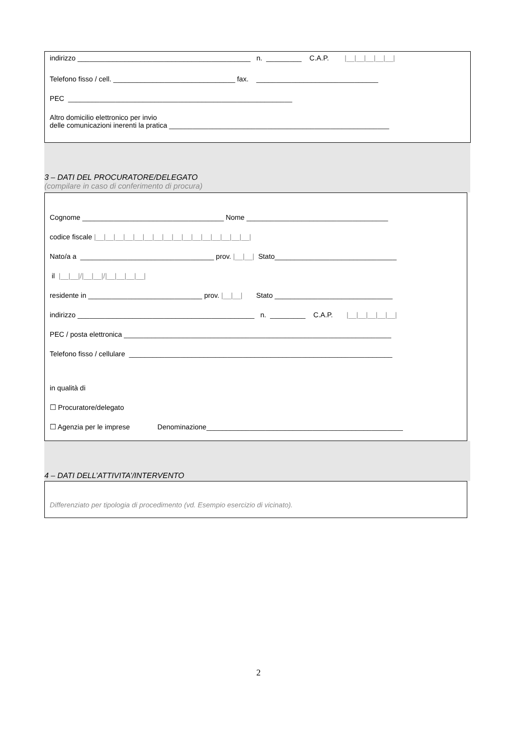indirizzo ____________________________________________ n. _________ C.A.P. |__|__|__|__|__|
Telefono fisso / cell. _______________________________ fax. _______________________________
PEC _________________________________________________________
Altro domicilio elettronico per invio delle comunicazioni inerenti la pratica ________________________________________________________
3 – DATI DEL PROCURATORE/DELEGATO
(compilare in caso di conferimento di procura)
Cognome ____________________________________ Nome ____________________________________
codice fiscale |__|__|__|__|__|__|__|__|__|__|__|__|__|__|__|__|
Nato/a a __________________________________ prov. |__|__| Stato_______________________________
il |__|__|/|__|__|/|__|__|__|__|
residente in _____________________________ prov. |__|__| Stato ______________________________
indirizzo _____________________________________________ n. _________ C.A.P. |__|__|__|__|__|
PEC / posta elettronica ____________________________________________________________________
Telefono fisso / cellulare ___________________________________________________________________
in qualità di
☐ Procuratore/delegato
☐ Agenzia per le imprese Denominazione__________________________________________________
4 – DATI DELL’ATTIVITA’/INTERVENTO
Differenziato per tipologia di procedimento (vd. Esempio esercizio di vicinato).
2